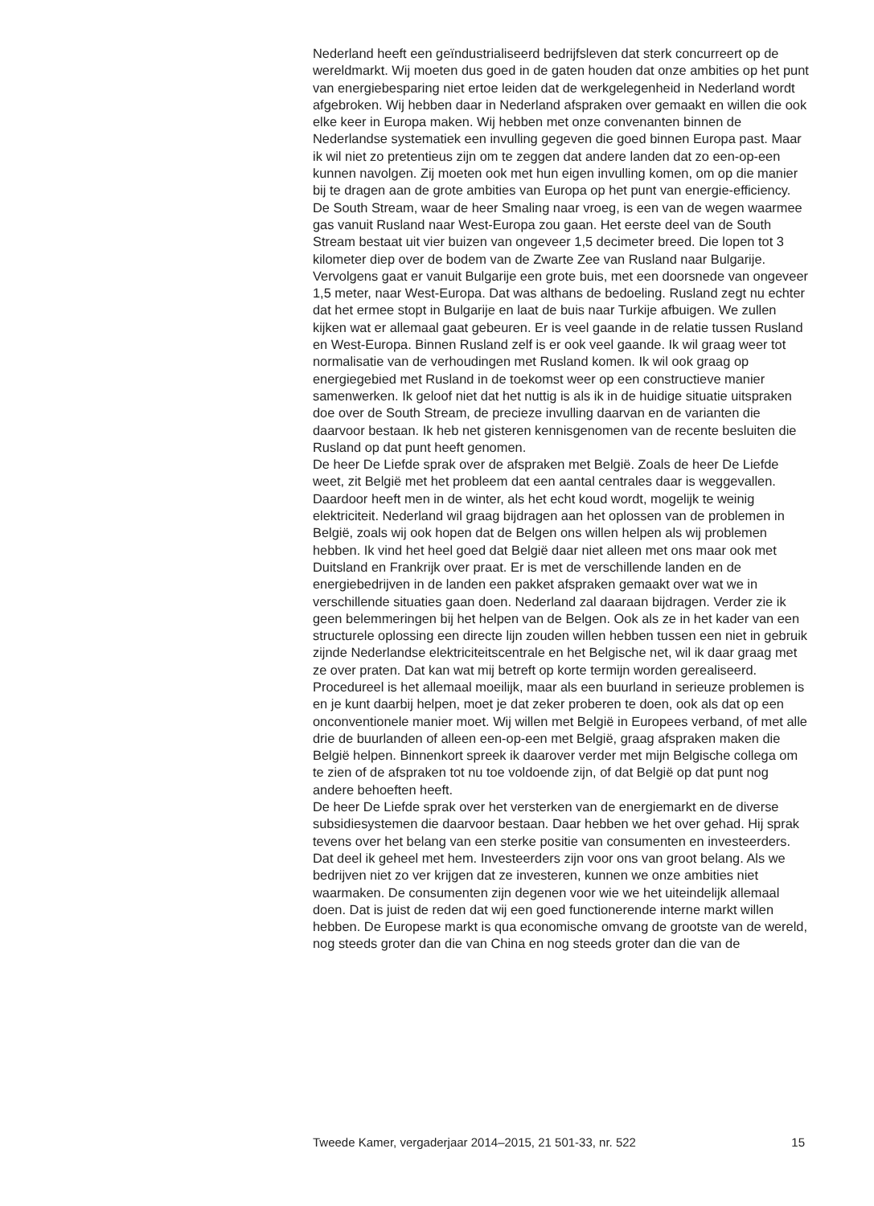Nederland heeft een geïndustrialiseerd bedrijfsleven dat sterk concurreert op de wereldmarkt. Wij moeten dus goed in de gaten houden dat onze ambities op het punt van energiebesparing niet ertoe leiden dat de werkgelegenheid in Nederland wordt afgebroken. Wij hebben daar in Nederland afspraken over gemaakt en willen die ook elke keer in Europa maken. Wij hebben met onze convenanten binnen de Nederlandse systematiek een invulling gegeven die goed binnen Europa past. Maar ik wil niet zo pretentieus zijn om te zeggen dat andere landen dat zo een-op-een kunnen navolgen. Zij moeten ook met hun eigen invulling komen, om op die manier bij te dragen aan de grote ambities van Europa op het punt van energie-efficiency.
De South Stream, waar de heer Smaling naar vroeg, is een van de wegen waarmee gas vanuit Rusland naar West-Europa zou gaan. Het eerste deel van de South Stream bestaat uit vier buizen van ongeveer 1,5 decimeter breed. Die lopen tot 3 kilometer diep over de bodem van de Zwarte Zee van Rusland naar Bulgarije. Vervolgens gaat er vanuit Bulgarije een grote buis, met een doorsnede van ongeveer 1,5 meter, naar West-Europa. Dat was althans de bedoeling. Rusland zegt nu echter dat het ermee stopt in Bulgarije en laat de buis naar Turkije afbuigen. We zullen kijken wat er allemaal gaat gebeuren. Er is veel gaande in de relatie tussen Rusland en West-Europa. Binnen Rusland zelf is er ook veel gaande. Ik wil graag weer tot normalisatie van de verhoudingen met Rusland komen. Ik wil ook graag op energiegebied met Rusland in de toekomst weer op een constructieve manier samenwerken. Ik geloof niet dat het nuttig is als ik in de huidige situatie uitspraken doe over de South Stream, de precieze invulling daarvan en de varianten die daarvoor bestaan. Ik heb net gisteren kennisgenomen van de recente besluiten die Rusland op dat punt heeft genomen.
De heer De Liefde sprak over de afspraken met België. Zoals de heer De Liefde weet, zit België met het probleem dat een aantal centrales daar is weggevallen. Daardoor heeft men in de winter, als het echt koud wordt, mogelijk te weinig elektriciteit. Nederland wil graag bijdragen aan het oplossen van de problemen in België, zoals wij ook hopen dat de Belgen ons willen helpen als wij problemen hebben. Ik vind het heel goed dat België daar niet alleen met ons maar ook met Duitsland en Frankrijk over praat. Er is met de verschillende landen en de energiebedrijven in de landen een pakket afspraken gemaakt over wat we in verschillende situaties gaan doen. Nederland zal daaraan bijdragen. Verder zie ik geen belemmeringen bij het helpen van de Belgen. Ook als ze in het kader van een structurele oplossing een directe lijn zouden willen hebben tussen een niet in gebruik zijnde Nederlandse elektriciteitscentrale en het Belgische net, wil ik daar graag met ze over praten. Dat kan wat mij betreft op korte termijn worden gerealiseerd. Procedureel is het allemaal moeilijk, maar als een buurland in serieuze problemen is en je kunt daarbij helpen, moet je dat zeker proberen te doen, ook als dat op een onconventionele manier moet. Wij willen met België in Europees verband, of met alle drie de buurlanden of alleen een-op-een met België, graag afspraken maken die België helpen. Binnenkort spreek ik daarover verder met mijn Belgische collega om te zien of de afspraken tot nu toe voldoende zijn, of dat België op dat punt nog andere behoeften heeft.
De heer De Liefde sprak over het versterken van de energiemarkt en de diverse subsidiesystemen die daarvoor bestaan. Daar hebben we het over gehad. Hij sprak tevens over het belang van een sterke positie van consumenten en investeerders. Dat deel ik geheel met hem. Investeerders zijn voor ons van groot belang. Als we bedrijven niet zo ver krijgen dat ze investeren, kunnen we onze ambities niet waarmaken. De consumenten zijn degenen voor wie we het uiteindelijk allemaal doen. Dat is juist de reden dat wij een goed functionerende interne markt willen hebben. De Europese markt is qua economische omvang de grootste van de wereld, nog steeds groter dan die van China en nog steeds groter dan die van de
Tweede Kamer, vergaderjaar 2014–2015, 21 501-33, nr. 522 15